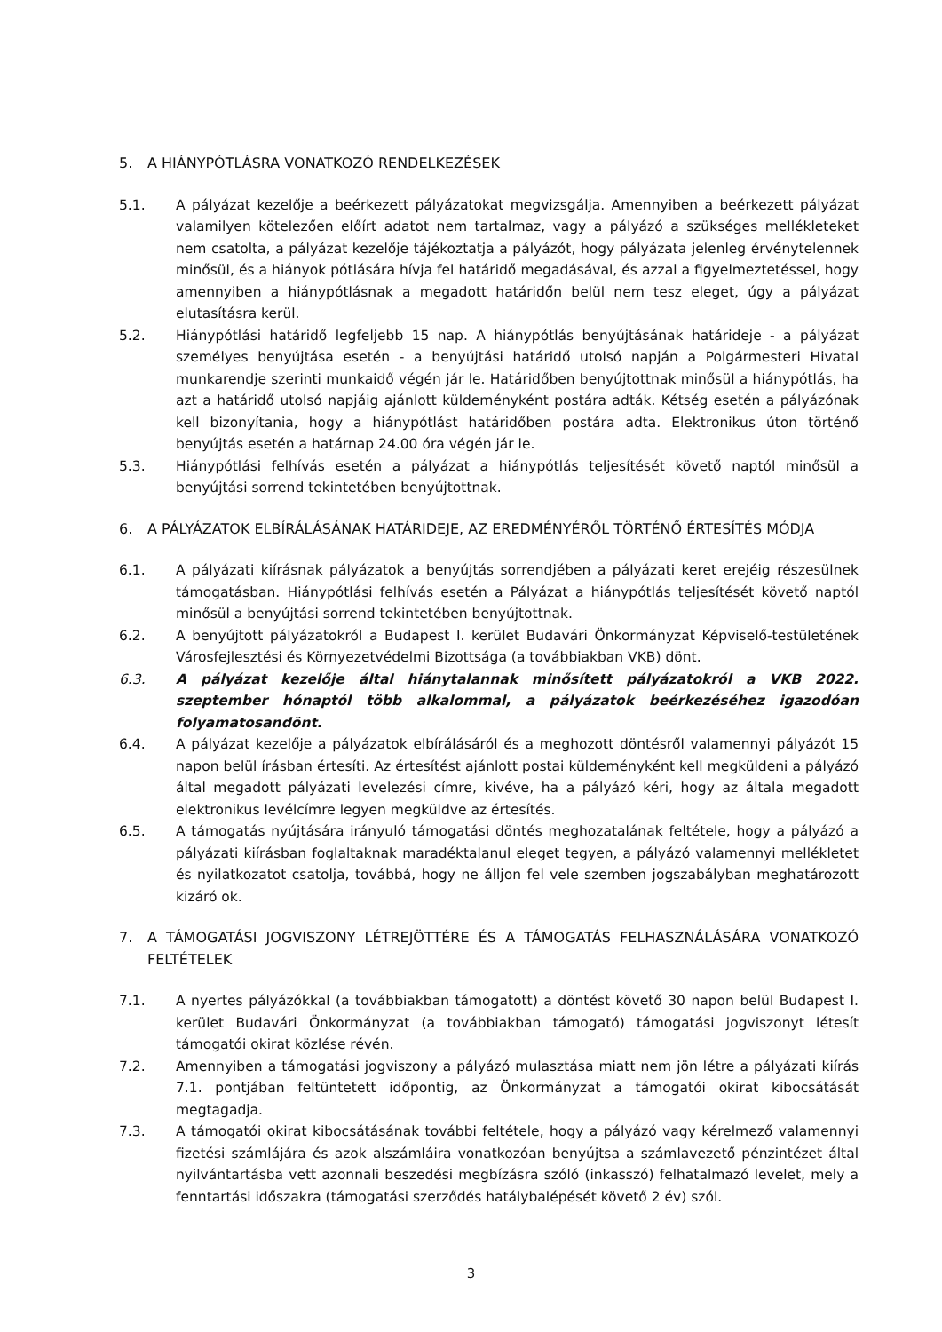5. A HIÁNYPÓTLÁSRA VONATKOZÓ RENDELKEZÉSEK
5.1. A pályázat kezelője a beérkezett pályázatokat megvizsgálja. Amennyiben a beérkezett pályázat valamilyen kötelezően előírt adatot nem tartalmaz, vagy a pályázó a szükséges mellékleteket nem csatolta, a pályázat kezelője tájékoztatja a pályázót, hogy pályázata jelenleg érvénytelennek minősül, és a hiányok pótlására hívja fel határidő megadásával, és azzal a figyelmeztetéssel, hogy amennyiben a hiánypótlásnak a megadott határidőn belül nem tesz eleget, úgy a pályázat elutasításra kerül.
5.2. Hiánypótlási határidő legfeljebb 15 nap. A hiánypótlás benyújtásának határideje - a pályázat személyes benyújtása esetén - a benyújtási határidő utolsó napján a Polgármesteri Hivatal munkarendje szerinti munkaidő végén jár le. Határidőben benyújtottnak minősül a hiánypótlás, ha azt a határidő utolsó napjáig ajánlott küldeményként postára adták. Kétség esetén a pályázónak kell bizonyítania, hogy a hiánypótlást határidőben postára adta. Elektronikus úton történő benyújtás esetén a határnap 24.00 óra végén jár le.
5.3. Hiánypótlási felhívás esetén a pályázat a hiánypótlás teljesítését követő naptól minősül a benyújtási sorrend tekintetében benyújtottnak.
6. A PÁLYÁZATOK ELBÍRÁLÁSÁNAK HATÁRIDEJE, AZ EREDMÉNYÉRŐL TÖRTÉNŐ ÉRTESÍTÉS MÓDJA
6.1. A pályázati kiírásnak pályázatok a benyújtás sorrendjében a pályázati keret erejéig részesülnek támogatásban. Hiánypótlási felhívás esetén a Pályázat a hiánypótlás teljesítését követő naptól minősül a benyújtási sorrend tekintetében benyújtottnak.
6.2. A benyújtott pályázatokról a Budapest I. kerület Budavári Önkormányzat Képviselő-testületének Városfejlesztési és Környezetvédelmi Bizottsága (a továbbiakban VKB) dönt.
6.3. A pályázat kezelője által hiánytalannak minősített pályázatokról a VKB 2022. szeptember hónaptól több alkalommal, a pályázatok beérkezéséhez igazodóan folyamatosandönt.
6.4. A pályázat kezelője a pályázatok elbírálásáról és a meghozott döntésről valamennyi pályázót 15 napon belül írásban értesíti. Az értesítést ajánlott postai küldeményként kell megküldeni a pályázó által megadott pályázati levelezési címre, kivéve, ha a pályázó kéri, hogy az általa megadott elektronikus levélcímre legyen megküldve az értesítés.
6.5. A támogatás nyújtására irányuló támogatási döntés meghozatalának feltétele, hogy a pályázó a pályázati kiírásban foglaltaknak maradéktalanul eleget tegyen, a pályázó valamennyi mellékletet és nyilatkozatot csatolja, továbbá, hogy ne álljon fel vele szemben jogszabályban meghatározott kizáró ok.
7. A TÁMOGATÁSI JOGVISZONY LÉTREJÖTTÉRE ÉS A TÁMOGATÁS FELHASZNÁLÁSÁRA VONATKOZÓ FELTÉTELEK
7.1. A nyertes pályázókkal (a továbbiakban támogatott) a döntést követő 30 napon belül Budapest I. kerület Budavári Önkormányzat (a továbbiakban támogató) támogatási jogviszonyt létesít támogatói okirat közlése révén.
7.2. Amennyiben a támogatási jogviszony a pályázó mulasztása miatt nem jön létre a pályázati kiírás 7.1. pontjában feltüntetett időpontig, az Önkormányzat a támogatói okirat kibocsátását megtagadja.
7.3. A támogatói okirat kibocsátásának további feltétele, hogy a pályázó vagy kérelmező valamennyi fizetési számlájára és azok alszámláira vonatkozóan benyújtsa a számlavezető pénzintézet által nyilvántartásba vett azonnali beszedési megbízásra szóló (inkasszó) felhatalmazó levelet, mely a fenntartási időszakra (támogatási szerződés hatálybalépését követő 2 év) szól.
3